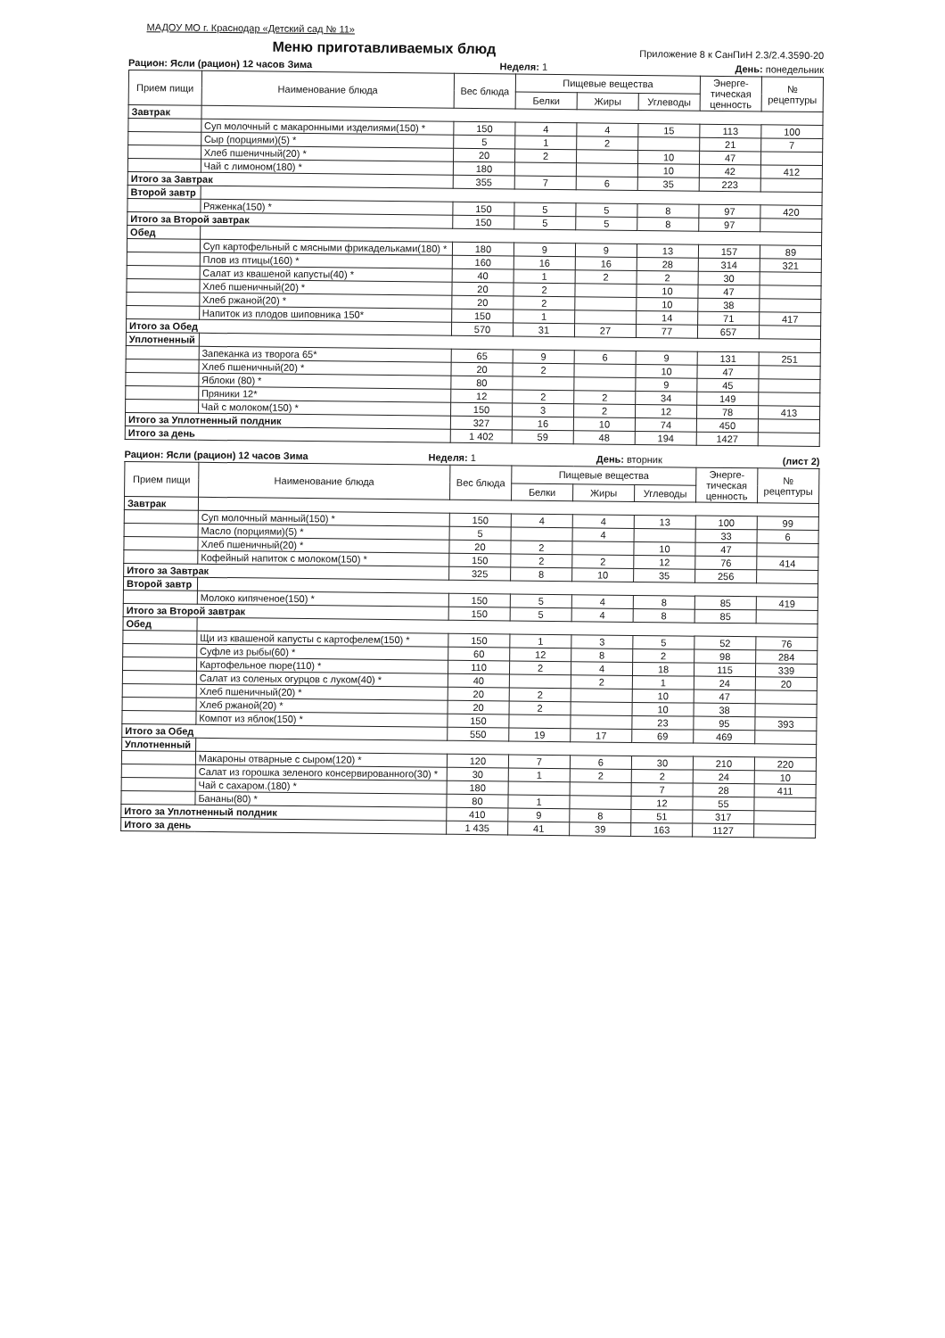МАДОУ МО г. Краснодар «Детский сад № 11»
Меню приготавливаемых блюд
Приложение 8 к СанПиН 2.3/2.4.3590-20
Рацион: Ясли (рацион) 12 часов Зима Неделя: 1 День: понедельник
| Прием пищи | Наименование блюда | Вес блюда | Пищевые вещества | | | Энерге-тическая ценность | № рецептуры |
| --- | --- | --- | --- | --- | --- | --- | --- |
| | | | Белки | Жиры | Углеводы | | |
| Завтрак | | | | | | | |
| | Суп молочный с макаронными изделиями(150) * | 150 | 4 | 4 | 15 | 113 | 100 |
| | Сыр (порциями)(5) * | 5 | 1 | 2 | | 21 | 7 |
| | Хлеб пшеничный(20) * | 20 | 2 | | 10 | 47 | |
| | Чай с лимоном(180) * | 180 | | | 10 | 42 | 412 |
| Итого за Завтрак | | 355 | 7 | 6 | 35 | 223 | |
| Второй завтр | | | | | | | |
| | Ряженка(150) * | 150 | 5 | 5 | 8 | 97 | 420 |
| Итого за Второй завтрак | | 150 | 5 | 5 | 8 | 97 | |
| Обед | | | | | | | |
| | Суп картофельный с мясными фрикадельками(180) * | 180 | 9 | 9 | 13 | 157 | 89 |
| | Плов из птицы(160) * | 160 | 16 | 16 | 28 | 314 | 321 |
| | Салат из квашеной капусты(40) * | 40 | 1 | 2 | 2 | 30 | |
| | Хлеб пшеничный(20) * | 20 | 2 | | 10 | 47 | |
| | Хлеб ржаной(20) * | 20 | 2 | | 10 | 38 | |
| | Напиток из плодов шиповника 150* | 150 | 1 | | 14 | 71 | 417 |
| Итого за Обед | | 570 | 31 | 27 | 77 | 657 | |
| Уплотненный | | | | | | | |
| | Запеканка из творога 65* | 65 | 9 | 6 | 9 | 131 | 251 |
| | Хлеб пшеничный(20) * | 20 | 2 | | 10 | 47 | |
| | Яблоки (80) * | 80 | | | 9 | 45 | |
| | Пряники 12* | 12 | 2 | 2 | 34 | 149 | |
| | Чай с молоком(150) * | 150 | 3 | 2 | 12 | 78 | 413 |
| Итого за Уплотненный полдник | | 327 | 16 | 10 | 74 | 450 | |
| Итого за день | | 1 402 | 59 | 48 | 194 | 1427 | |
Рацион: Ясли (рацион) 12 часов Зима Неделя: 1 День: вторник (лист 2)
| Прием пищи | Наименование блюда | Вес блюда | Пищевые вещества | | | Энерге-тическая ценность | № рецептуры |
| --- | --- | --- | --- | --- | --- | --- | --- |
| | | | Белки | Жиры | Углеводы | | |
| Завтрак | | | | | | | |
| | Суп молочный манный(150) * | 150 | 4 | 4 | 13 | 100 | 99 |
| | Масло (порциями)(5) * | 5 | | 4 | | 33 | 6 |
| | Хлеб пшеничный(20) * | 20 | 2 | | 10 | 47 | |
| | Кофейный напиток с молоком(150) * | 150 | 2 | 2 | 12 | 76 | 414 |
| Итого за Завтрак | | 325 | 8 | 10 | 35 | 256 | |
| Второй завтр | | | | | | | |
| | Молоко кипяченое(150) * | 150 | 5 | 4 | 8 | 85 | 419 |
| Итого за Второй завтрак | | 150 | 5 | 4 | 8 | 85 | |
| Обед | | | | | | | |
| | Щи из квашеной капусты с картофелем(150) * | 150 | 1 | 3 | 5 | 52 | 76 |
| | Суфле из рыбы(60) * | 60 | 12 | 8 | 2 | 98 | 284 |
| | Картофельное пюре(110) * | 110 | 2 | 4 | 18 | 115 | 339 |
| | Салат из соленых огурцов с луком(40) * | 40 | | 2 | 1 | 24 | 20 |
| | Хлеб пшеничный(20) * | 20 | 2 | | 10 | 47 | |
| | Хлеб ржаной(20) * | 20 | 2 | | 10 | 38 | |
| | Компот из яблок(150) * | 150 | | | 23 | 95 | 393 |
| Итого за Обед | | 550 | 19 | 17 | 69 | 469 | |
| Уплотненный | | | | | | | |
| | Макароны отварные с сыром(120) * | 120 | 7 | 6 | 30 | 210 | 220 |
| | Салат из горошка зеленого консервированного(30) * | 30 | 1 | 2 | 2 | 24 | 10 |
| | Чай с сахаром.(180) * | 180 | | | 7 | 28 | 411 |
| | Бананы(80) * | 80 | 1 | | 12 | 55 | |
| Итого за Уплотненный полдник | | 410 | 9 | 8 | 51 | 317 | |
| Итого за день | | 1 435 | 41 | 39 | 163 | 1127 | |